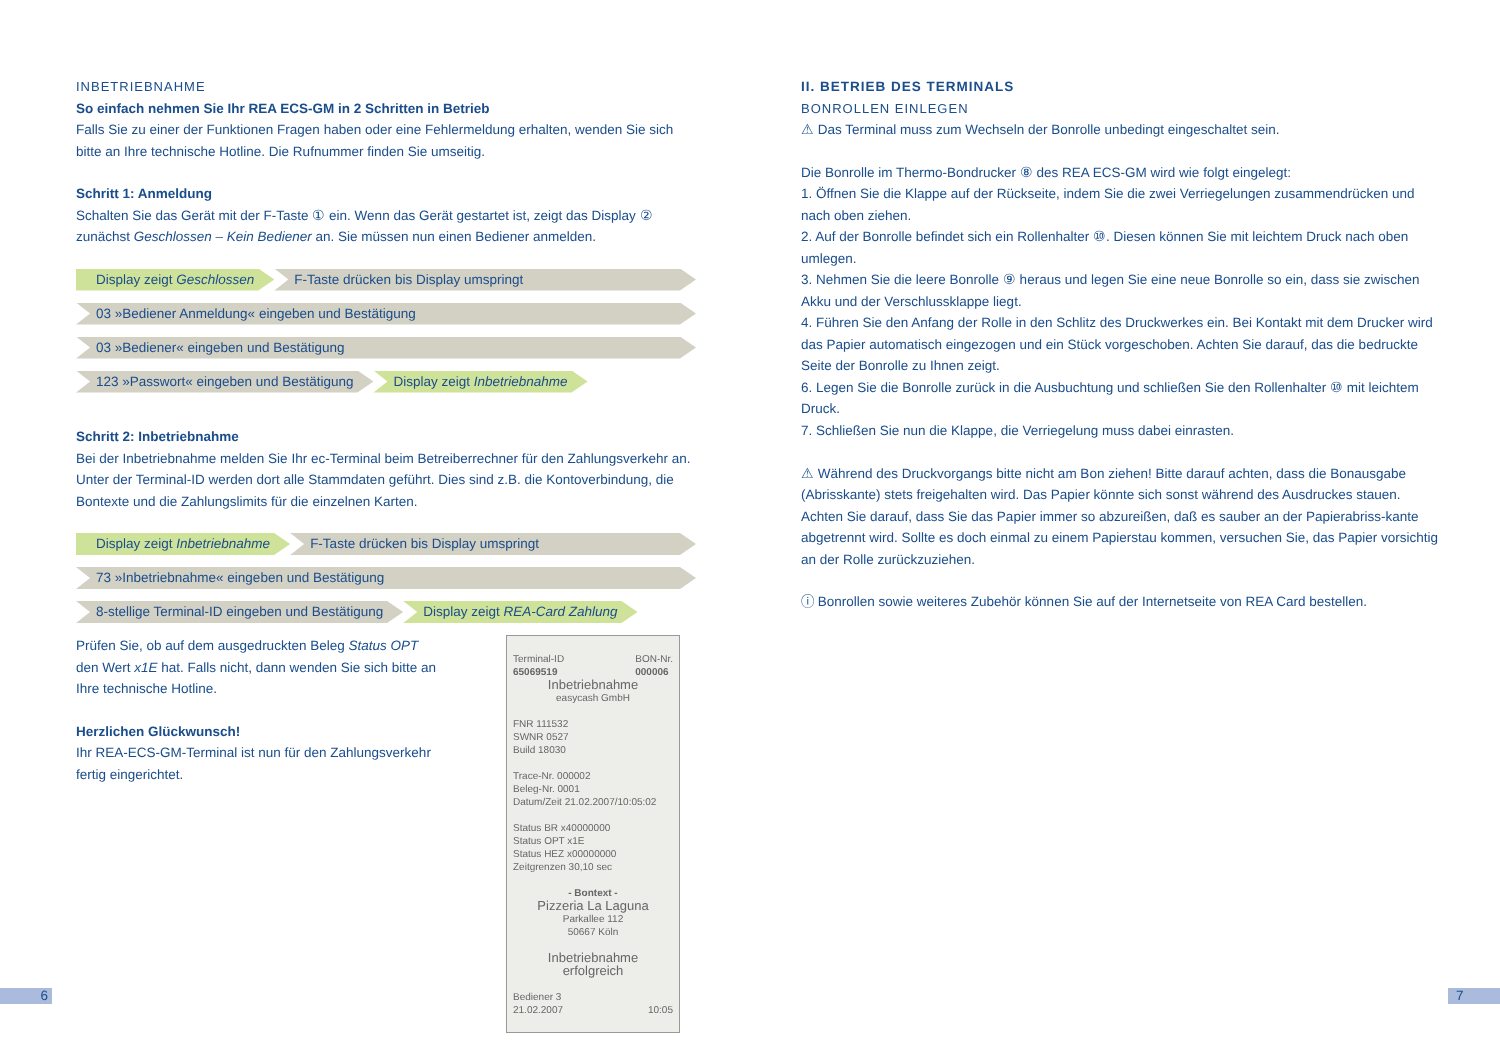INBETRIEBNAHME
So einfach nehmen Sie Ihr REA ECS-GM in 2 Schritten in Betrieb
Falls Sie zu einer der Funktionen Fragen haben oder eine Fehlermeldung erhalten, wenden Sie sich bitte an Ihre technische Hotline. Die Rufnummer finden Sie umseitig.
Schritt 1: Anmeldung
Schalten Sie das Gerät mit der F-Taste ① ein. Wenn das Gerät gestartet ist, zeigt das Display ② zunächst Geschlossen – Kein Bediener an. Sie müssen nun einen Bediener anmelden.
Display zeigt Geschlossen F-Taste drücken bis Display umspringt
03 »Bediener Anmeldung« eingeben und Bestätigung
03 »Bediener« eingeben und Bestätigung
123 »Passwort« eingeben und Bestätigung
Display zeigt Inbetriebnahme
Schritt 2: Inbetriebnahme
Bei der Inbetriebnahme melden Sie Ihr ec-Terminal beim Betreiberrechner für den Zahlungsverkehr an. Unter der Terminal-ID werden dort alle Stammdaten geführt. Dies sind z.B. die Kontoverbindung, die Bontexte und die Zahlungslimits für die einzelnen Karten.
Display zeigt Inbetriebnahme F-Taste drücken bis Display umspringt
73 »Inbetriebnahme« eingeben und Bestätigung
8-stellige Terminal-ID eingeben und Bestätigung
Display zeigt REA-Card Zahlung
Prüfen Sie, ob auf dem ausgedruckten Beleg Status OPT den Wert x1E hat. Falls nicht, dann wenden Sie sich bitte an Ihre technische Hotline.
Herzlichen Glückwunsch!
Ihr REA-ECS-GM-Terminal ist nun für den Zahlungsverkehr fertig eingerichtet.
Terminal-ID
65069519 BON-Nr.
000006
Inbetriebnahme
easycash GmbH
FNR 111532
SWNR 0527
Build 18030
Trace-Nr. 000002
Beleg-Nr. 0001
Datum/Zeit 21.02.2007/10:05:02
Status BR x40000000
Status OPT x1E
Status HEZ x00000000
Zeitgrenzen 30,10 sec
- Bontext -
Pizzeria La Laguna
Parkallee 112
50667 Köln
Inbetriebnahme
erfolgreich
Bediener 3
21.02.2007 10:05
II. BETRIEB DES TERMINALS
BONROLLEN EINLEGEN
⚠ Das Terminal muss zum Wechseln der Bonrolle unbedingt eingeschaltet sein.
Die Bonrolle im Thermo-Bondrucker ⑧ des REA ECS-GM wird wie folgt eingelegt:
1. Öffnen Sie die Klappe auf der Rückseite, indem Sie die zwei Verriegelungen zusammendrücken und nach oben ziehen.
2. Auf der Bonrolle befindet sich ein Rollenhalter ⑩. Diesen können Sie mit leichtem Druck nach oben umlegen.
3. Nehmen Sie die leere Bonrolle ⑨ heraus und legen Sie eine neue Bonrolle so ein, dass sie zwischen Akku und der Verschlussklappe liegt.
4. Führen Sie den Anfang der Rolle in den Schlitz des Druckwerkes ein. Bei Kontakt mit dem Drucker wird das Papier automatisch eingezogen und ein Stück vorgeschoben. Achten Sie darauf, das die bedruckte Seite der Bonrolle zu Ihnen zeigt.
6. Legen Sie die Bonrolle zurück in die Ausbuchtung und schließen Sie den Rollenhalter ⑩ mit leichtem Druck.
7. Schließen Sie nun die Klappe, die Verriegelung muss dabei einrasten.
⚠ Während des Druckvorgangs bitte nicht am Bon ziehen! Bitte darauf achten, dass die Bonausgabe (Abrisskante) stets freigehalten wird. Das Papier könnte sich sonst während des Ausdruckes stauen. Achten Sie darauf, dass Sie das Papier immer so abzureißen, daß es sauber an der Papierabriss-kante abgetrennt wird. Sollte es doch einmal zu einem Papierstau kommen, versuchen Sie, das Papier vorsichtig an der Rolle zurückzuziehen.
ⓘ Bonrollen sowie weiteres Zubehör können Sie auf der Internetseite von REA Card bestellen.
6 7